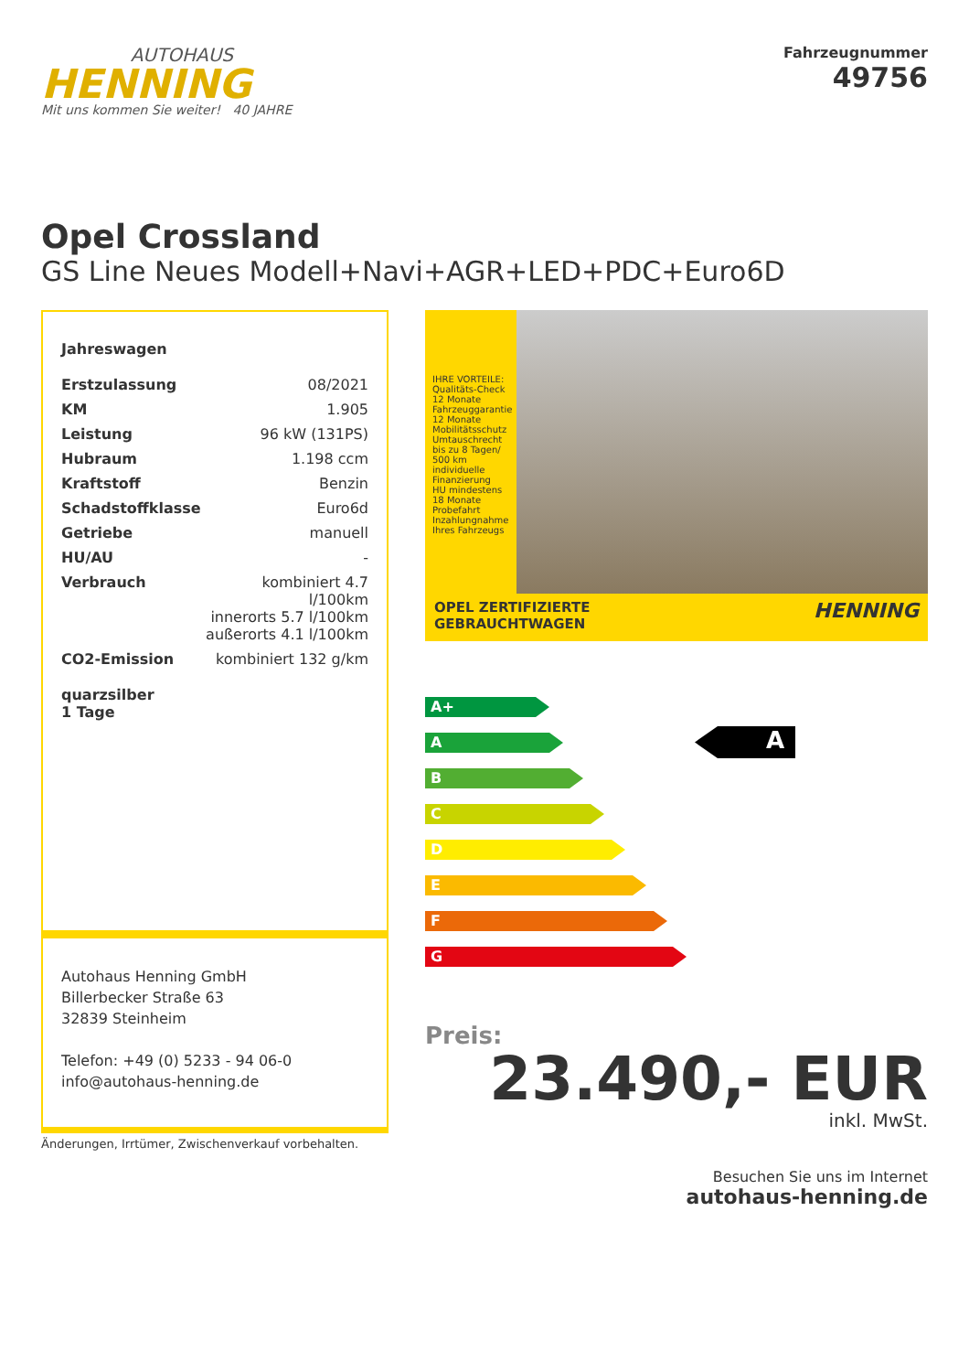AUTOHAUS
HENNING
Mit uns kommen Sie weiter! 40 JAHRE
Fahrzeugnummer
49756
Opel Crossland
GS Line Neues Modell+Navi+AGR+LED+PDC+Euro6D
Jahreswagen
| Erstzulassung | 08/2021 |
| KM | 1.905 |
| Leistung | 96 kW (131PS) |
| Hubraum | 1.198 ccm |
| Kraftstoff | Benzin |
| Schadstoffklasse | Euro6d |
| Getriebe | manuell |
| HU/AU | - |
| Verbrauch | kombiniert 4.7 l/100km innerorts 5.7 l/100km außerorts 4.1 l/100km |
| CO2-Emission | kombiniert 132 g/km |
quarzsilber
1 Tage
Autohaus Henning GmbH
Billerbecker Straße 63
32839 Steinheim
Telefon: +49 (0) 5233 - 94 06-0
info@autohaus-henning.de
Änderungen, Irrtümer, Zwischenverkauf vorbehalten.
IHRE VORTEILE:
Qualitäts-Check
12 Monate Fahrzeuggarantie
12 Monate Mobilitätsschutz
Umtauschrecht bis zu 8 Tagen/ 500 km
individuelle Finanzierung
HU mindestens 18 Monate
Probefahrt
Inzahlungnahme Ihres Fahrzeugs
OPEL ZERTIFIZIERTE
GEBRAUCHTWAGEN HENNING
A+
A
B
C
D
E
F
G
A
Preis:
23.490,- EUR
inkl. MwSt.
Besuchen Sie uns im Internet
autohaus-henning.de